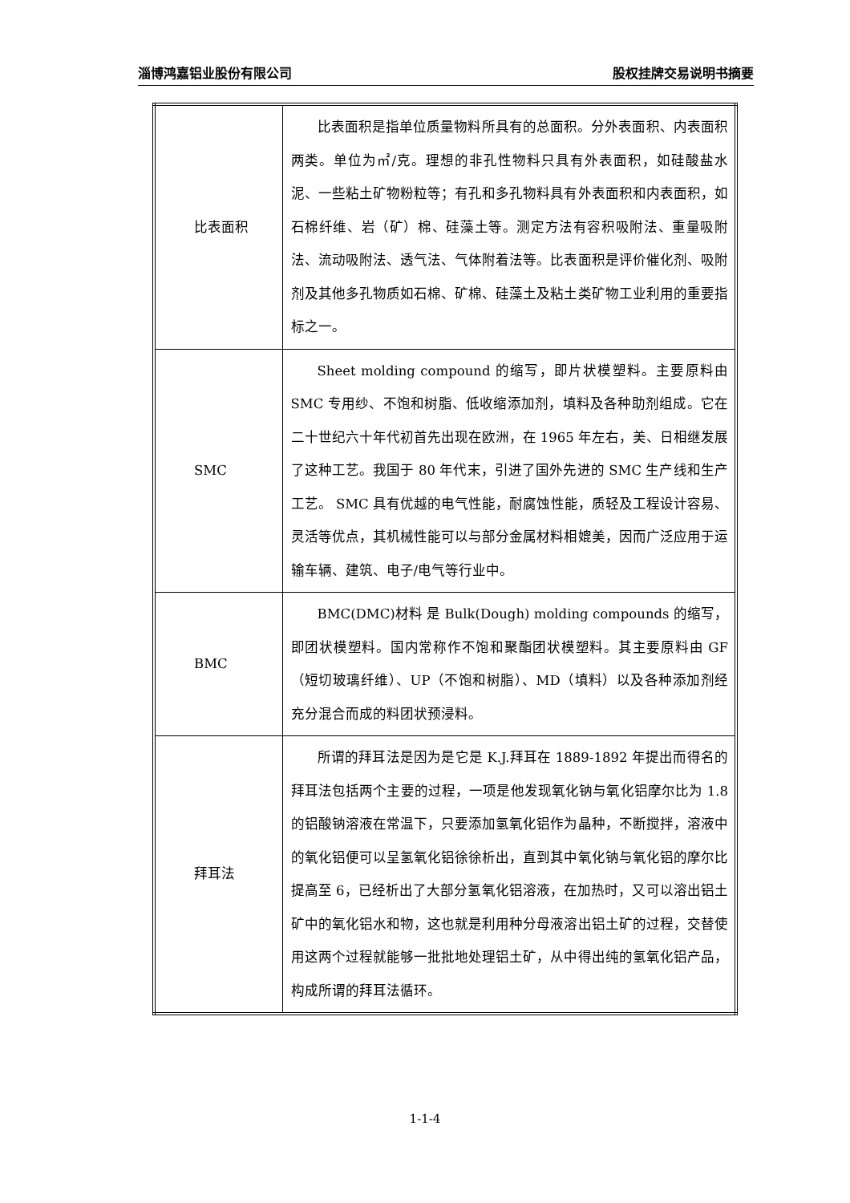淄博鸿嘉铝业股份有限公司 股权挂牌交易说明书摘要
| 比表面积 | 比表面积是指单位质量物料所具有的总面积。分外表面积、内表面积两类。单位为㎡/克。理想的非孔性物料只具有外表面积，如硅酸盐水泥、一些粘土矿物粉粒等；有孔和多孔物料具有外表面积和内表面积，如石棉纤维、岩（矿）棉、硅藻土等。测定方法有容积吸附法、重量吸附法、流动吸附法、透气法、气体附着法等。比表面积是评价催化剂、吸附剂及其他多孔物质如石棉、矿棉、硅藻土及粘土类矿物工业利用的重要指标之一。 |
| SMC | Sheet molding compound 的缩写，即片状模塑料。主要原料由 SMC 专用纱、不饱和树脂、低收缩添加剂，填料及各种助剂组成。它在二十世纪六十年代初首先出现在欧洲，在 1965 年左右，美、日相继发展了这种工艺。我国于 80 年代末，引进了国外先进的 SMC 生产线和生产工艺。 SMC 具有优越的电气性能，耐腐蚀性能，质轻及工程设计容易、灵活等优点，其机械性能可以与部分金属材料相媲美，因而广泛应用于运输车辆、建筑、电子/电气等行业中。 |
| BMC | BMC(DMC)材料 是 Bulk(Dough) molding compounds 的缩写，即团状模塑料。国内常称作不饱和聚酯团状模塑料。其主要原料由 GF（短切玻璃纤维）、UP（不饱和树脂）、MD（填料）以及各种添加剂经充分混合而成的料团状预浸料。 |
| 拜耳法 | 所谓的拜耳法是因为是它是 K.J.拜耳在 1889-1892 年提出而得名的拜耳法包括两个主要的过程，一项是他发现氧化钠与氧化铝摩尔比为 1.8 的铝酸钠溶液在常温下，只要添加氢氧化铝作为晶种，不断搅拌，溶液中的氧化铝便可以呈氢氧化铝徐徐析出，直到其中氧化钠与氧化铝的摩尔比提高至 6，已经析出了大部分氢氧化铝溶液，在加热时，又可以溶出铝土矿中的氧化铝水和物，这也就是利用种分母液溶出铝土矿的过程，交替使用这两个过程就能够一批批地处理铝土矿，从中得出纯的氢氧化铝产品，构成所谓的拜耳法循环。 |
1-1-4